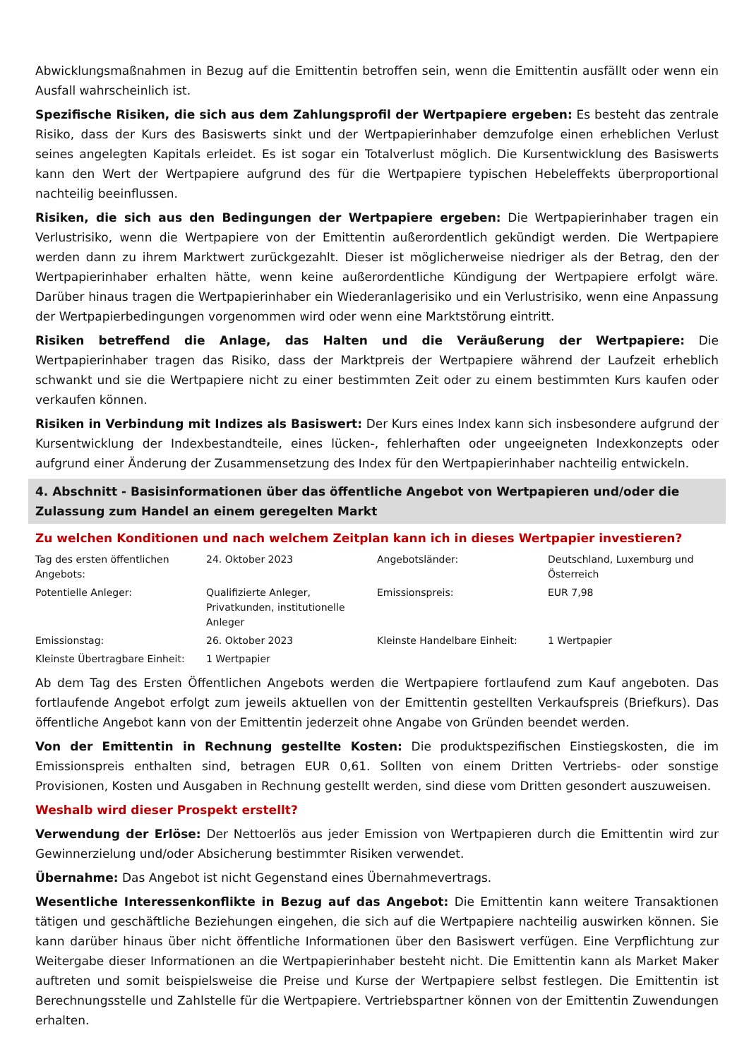Abwicklungsmaßnahmen in Bezug auf die Emittentin betroffen sein, wenn die Emittentin ausfällt oder wenn ein Ausfall wahrscheinlich ist.
Spezifische Risiken, die sich aus dem Zahlungsprofil der Wertpapiere ergeben: Es besteht das zentrale Risiko, dass der Kurs des Basiswerts sinkt und der Wertpapierinhaber demzufolge einen erheblichen Verlust seines angelegten Kapitals erleidet. Es ist sogar ein Totalverlust möglich. Die Kursentwicklung des Basiswerts kann den Wert der Wertpapiere aufgrund des für die Wertpapiere typischen Hebeleffekts überproportional nachteilig beeinflussen.
Risiken, die sich aus den Bedingungen der Wertpapiere ergeben: Die Wertpapierinhaber tragen ein Verlustrisiko, wenn die Wertpapiere von der Emittentin außerordentlich gekündigt werden. Die Wertpapiere werden dann zu ihrem Marktwert zurückgezahlt. Dieser ist möglicherweise niedriger als der Betrag, den der Wertpapierinhaber erhalten hätte, wenn keine außerordentliche Kündigung der Wertpapiere erfolgt wäre. Darüber hinaus tragen die Wertpapierinhaber ein Wiederanlagerisiko und ein Verlustrisiko, wenn eine Anpassung der Wertpapierbedingungen vorgenommen wird oder wenn eine Marktstörung eintritt.
Risiken betreffend die Anlage, das Halten und die Veräußerung der Wertpapiere: Die Wertpapierinhaber tragen das Risiko, dass der Marktpreis der Wertpapiere während der Laufzeit erheblich schwankt und sie die Wertpapiere nicht zu einer bestimmten Zeit oder zu einem bestimmten Kurs kaufen oder verkaufen können.
Risiken in Verbindung mit Indizes als Basiswert: Der Kurs eines Index kann sich insbesondere aufgrund der Kursentwicklung der Indexbestandteile, eines lücken-, fehlerhaften oder ungeeigneten Indexkonzepts oder aufgrund einer Änderung der Zusammensetzung des Index für den Wertpapierinhaber nachteilig entwickeln.
4. Abschnitt - Basisinformationen über das öffentliche Angebot von Wertpapieren und/oder die Zulassung zum Handel an einem geregelten Markt
Zu welchen Konditionen und nach welchem Zeitplan kann ich in dieses Wertpapier investieren?
| Tag des ersten öffentlichen Angebots: | 24. Oktober 2023 | Angebotsländer: | Deutschland, Luxemburg und Österreich |
| Potentielle Anleger: | Qualifizierte Anleger, Privatkunden, institutionelle Anleger | Emissionspreis: | EUR 7,98 |
| Emissionstag: | 26. Oktober 2023 | Kleinste Handelbare Einheit: | 1 Wertpapier |
| Kleinste Übertragbare Einheit: | 1 Wertpapier | | |
Ab dem Tag des Ersten Öffentlichen Angebots werden die Wertpapiere fortlaufend zum Kauf angeboten. Das fortlaufende Angebot erfolgt zum jeweils aktuellen von der Emittentin gestellten Verkaufspreis (Briefkurs). Das öffentliche Angebot kann von der Emittentin jederzeit ohne Angabe von Gründen beendet werden.
Von der Emittentin in Rechnung gestellte Kosten: Die produktspezifischen Einstiegskosten, die im Emissionspreis enthalten sind, betragen EUR 0,61. Sollten von einem Dritten Vertriebs- oder sonstige Provisionen, Kosten und Ausgaben in Rechnung gestellt werden, sind diese vom Dritten gesondert auszuweisen.
Weshalb wird dieser Prospekt erstellt?
Verwendung der Erlöse: Der Nettoerlös aus jeder Emission von Wertpapieren durch die Emittentin wird zur Gewinnerzielung und/oder Absicherung bestimmter Risiken verwendet.
Übernahme: Das Angebot ist nicht Gegenstand eines Übernahmevertrags.
Wesentliche Interessenkonflikte in Bezug auf das Angebot: Die Emittentin kann weitere Transaktionen tätigen und geschäftliche Beziehungen eingehen, die sich auf die Wertpapiere nachteilig auswirken können. Sie kann darüber hinaus über nicht öffentliche Informationen über den Basiswert verfügen. Eine Verpflichtung zur Weitergabe dieser Informationen an die Wertpapierinhaber besteht nicht. Die Emittentin kann als Market Maker auftreten und somit beispielsweise die Preise und Kurse der Wertpapiere selbst festlegen. Die Emittentin ist Berechnungsstelle und Zahlstelle für die Wertpapiere. Vertriebspartner können von der Emittentin Zuwendungen erhalten.